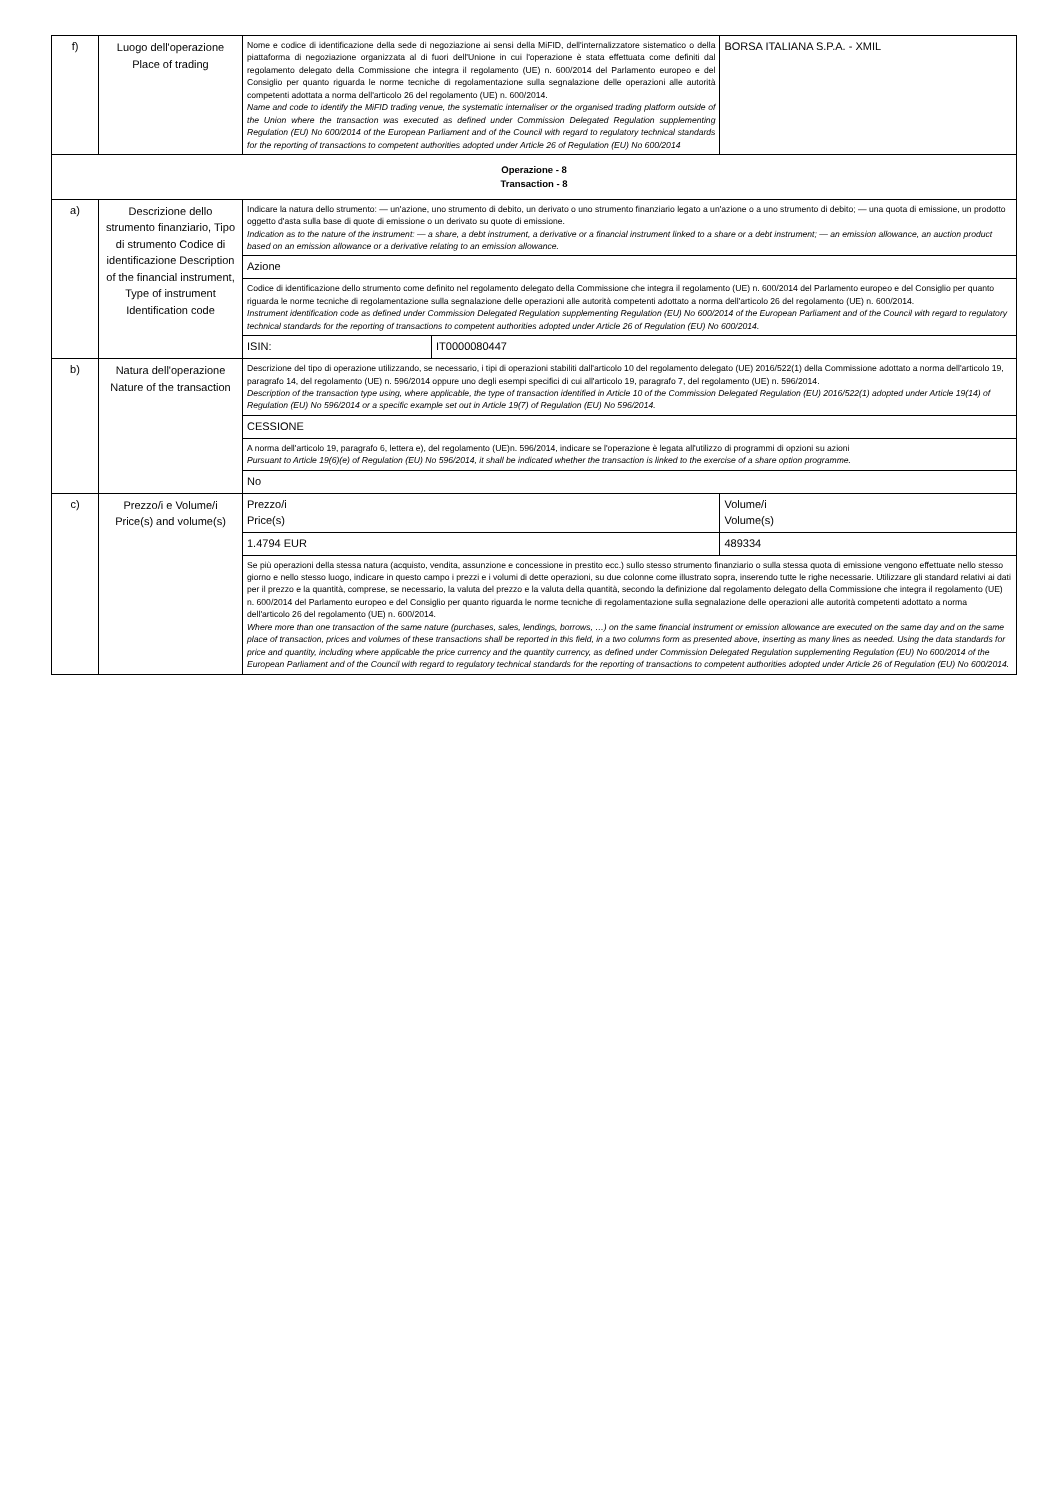| f) | Luogo dell'operazione Place of trading | Nome e codice di identificazione della sede di negoziazione ai sensi della MiFID, dell'internalizzatore sistematico o della piattaforma di negoziazione organizzata al di fuori dell'Unione in cui l'operazione è stata effettuata come definiti dal regolamento delegato della Commissione che integra il regolamento (UE) n. 600/2014 del Parlamento europeo e del Consiglio per quanto riguarda le norme tecniche di regolamentazione sulla segnalazione delle operazioni alle autorità competenti adottata a norma dell'articolo 26 del regolamento (UE) n. 600/2014. Name and code to identify the MiFID trading venue, the systematic internaliser or the organised trading platform outside of the Union where the transaction was executed as defined under Commission Delegated Regulation supplementing Regulation (EU) No 600/2014 of the European Parliament and of the Council with regard to regulatory technical standards for the reporting of transactions to competent authorities adopted under Article 26 of Regulation (EU) No 600/2014 | | BORSA ITALIANA S.P.A. - XMIL | |
| Operazione - 8 Transaction - 8 | | | | | |
| a) | Descrizione dello strumento finanziario, Tipo di strumento Codice di identificazione Description of the financial instrument, Type of instrument Identification code | Indicare la natura dello strumento: — un'azione, uno strumento di debito, un derivato o uno strumento finanziario legato a un'azione o a uno strumento di debito; — una quota di emissione, un prodotto oggetto d'asta sulla base di quote di emissione o un derivato su quote di emissione. Indication as to the nature of the instrument: — a share, a debt instrument, a derivative or a financial instrument linked to a share or a debt instrument; — an emission allowance, an auction product based on an emission allowance or a derivative relating to an emission allowance. | | | |
| | | Azione | | | |
| | | Codice di identificazione dello strumento come definito nel regolamento delegato della Commissione che integra il regolamento (UE) n. 600/2014 del Parlamento europeo e del Consiglio per quanto riguarda le norme tecniche di regolamentazione sulla segnalazione delle operazioni alle autorità competenti adottato a norma dell'articolo 26 del regolamento (UE) n. 600/2014. Instrument identification code as defined under Commission Delegated Regulation supplementing Regulation (EU) No 600/2014 of the European Parliament and of the Council with regard to regulatory technical standards for the reporting of transactions to competent authorities adopted under Article 26 of Regulation (EU) No 600/2014. | | | |
| | | ISIN: | IT0000080447 | | |
| b) | Natura dell'operazione Nature of the transaction | Descrizione del tipo di operazione utilizzando, se necessario, i tipi di operazioni stabiliti dall'articolo 10 del regolamento delegato (UE) 2016/522(1) della Commissione adottato a norma dell'articolo 19, paragrafo 14, del regolamento (UE) n. 596/2014 oppure uno degli esempi specifici di cui all'articolo 19, paragrafo 7, del regolamento (UE) n. 596/2014. Description of the transaction type using, where applicable, the type of transaction identified in Article 10 of the Commission Delegated Regulation (EU) 2016/522(1) adopted under Article 19(14) of Regulation (EU) No 596/2014 or a specific example set out in Article 19(7) of Regulation (EU) No 596/2014. | | | |
| | | CESSIONE | | | |
| | | A norma dell'articolo 19, paragrafo 6, lettera e), del regolamento (UE)n. 596/2014, indicare se l'operazione è legata all'utilizzo di programmi di opzioni su azioni Pursuant to Article 19(6)(e) of Regulation (EU) No 596/2014, it shall be indicated whether the transaction is linked to the exercise of a share option programme. | | | |
| | | No | | | |
| c) | Prezzo/i e Volume/i Price(s) and volume(s) | Prezzo/i Price(s) | | | Volume/i Volume(s) |
| | | 1.4794 EUR | | | 489334 |
| | | Se più operazioni della stessa natura (acquisto, vendita, assunzione e concessione in prestito ecc.) sullo stesso strumento finanziario o sulla stessa quota di emissione vengono effettuate nello stesso giorno e nello stesso luogo, indicare in questo campo i prezzi e i volumi di dette operazioni, su due colonne come illustrato sopra, inserendo tutte le righe necessarie. Utilizzare gli standard relativi ai dati per il prezzo e la quantità, comprese, se necessario, la valuta del prezzo e la valuta della quantità, secondo la definizione dal regolamento delegato della Commissione che integra il regolamento (UE) n. 600/2014 del Parlamento europeo e del Consiglio per quanto riguarda le norme tecniche di regolamentazione sulla segnalazione delle operazioni alle autorità competenti adottato a norma dell'articolo 26 del regolamento (UE) n. 600/2014. Where more than one transaction of the same nature (purchases, sales, lendings, borrows, …) on the same financial instrument or emission allowance are executed on the same day and on the same place of transaction, prices and volumes of these transactions shall be reported in this field, in a two columns form as presented above, inserting as many lines as needed. Using the data standards for price and quantity, including where applicable the price currency and the quantity currency, as defined under Commission Delegated Regulation supplementing Regulation (EU) No 600/2014 of the European Parliament and of the Council with regard to regulatory technical standards for the reporting of transactions to competent authorities adopted under Article 26 of Regulation (EU) No 600/2014. | | | |